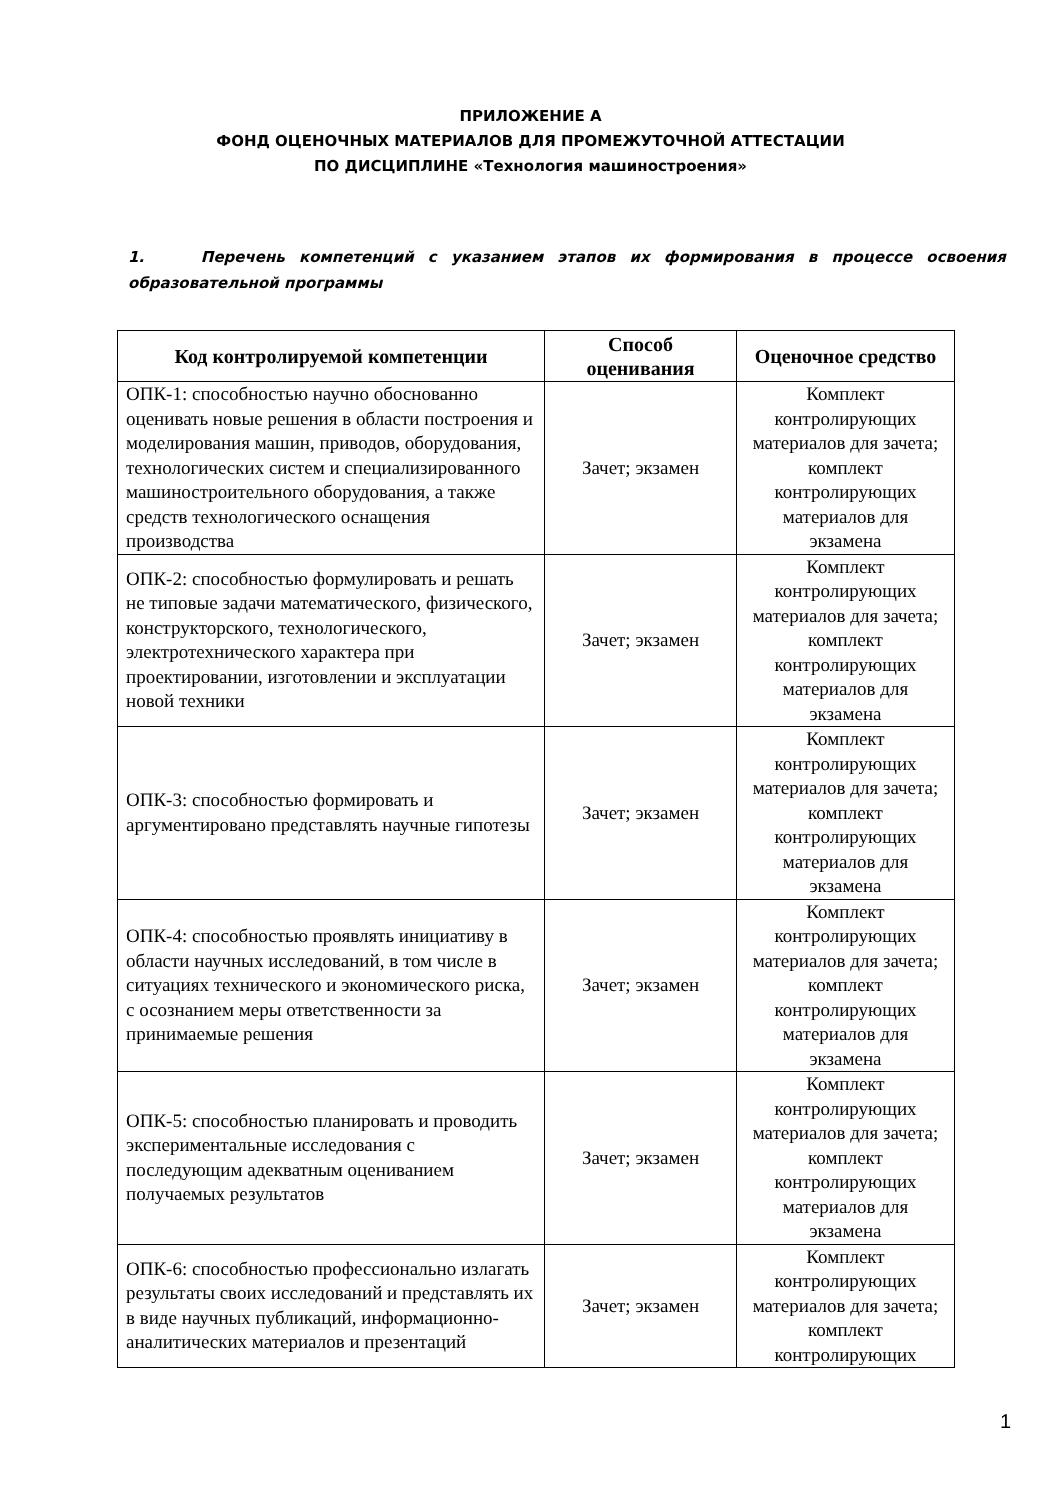ПРИЛОЖЕНИЕ А
ФОНД ОЦЕНОЧНЫХ МАТЕРИАЛОВ ДЛЯ ПРОМЕЖУТОЧНОЙ АТТЕСТАЦИИ
ПО ДИСЦИПЛИНЕ «Технология машиностроения»
1. Перечень компетенций с указанием этапов их формирования в процессе освоения образовательной программы
| Код контролируемой компетенции | Способ оценивания | Оценочное средство |
| --- | --- | --- |
| ОПК-1: способностью научно обоснованно оценивать новые решения в области построения и моделирования машин, приводов, оборудования, технологических систем и специализированного машиностроительного оборудования, а также средств технологического оснащения производства | Зачет; экзамен | Комплект контролирующих материалов для зачета; комплект контролирующих материалов для экзамена |
| ОПК-2: способностью формулировать и решать не типовые задачи математического, физического, конструкторского, технологического, электротехнического характера при проектировании, изготовлении и эксплуатации новой техники | Зачет; экзамен | Комплект контролирующих материалов для зачета; комплект контролирующих материалов для экзамена |
| ОПК-3: способностью формировать и аргументировано представлять научные гипотезы | Зачет; экзамен | Комплект контролирующих материалов для зачета; комплект контролирующих материалов для экзамена |
| ОПК-4: способностью проявлять инициативу в области научных исследований, в том числе в ситуациях технического и экономического риска, с осознанием меры ответственности за принимаемые решения | Зачет; экзамен | Комплект контролирующих материалов для зачета; комплект контролирующих материалов для экзамена |
| ОПК-5: способностью планировать и проводить экспериментальные исследования с последующим адекватным оцениванием получаемых результатов | Зачет; экзамен | Комплект контролирующих материалов для зачета; комплект контролирующих материалов для экзамена |
| ОПК-6: способностью профессионально излагать результаты своих исследований и представлять их в виде научных публикаций, информационно-аналитических материалов и презентаций | Зачет; экзамен | Комплект контролирующих материалов для зачета; комплект контролирующих |
1